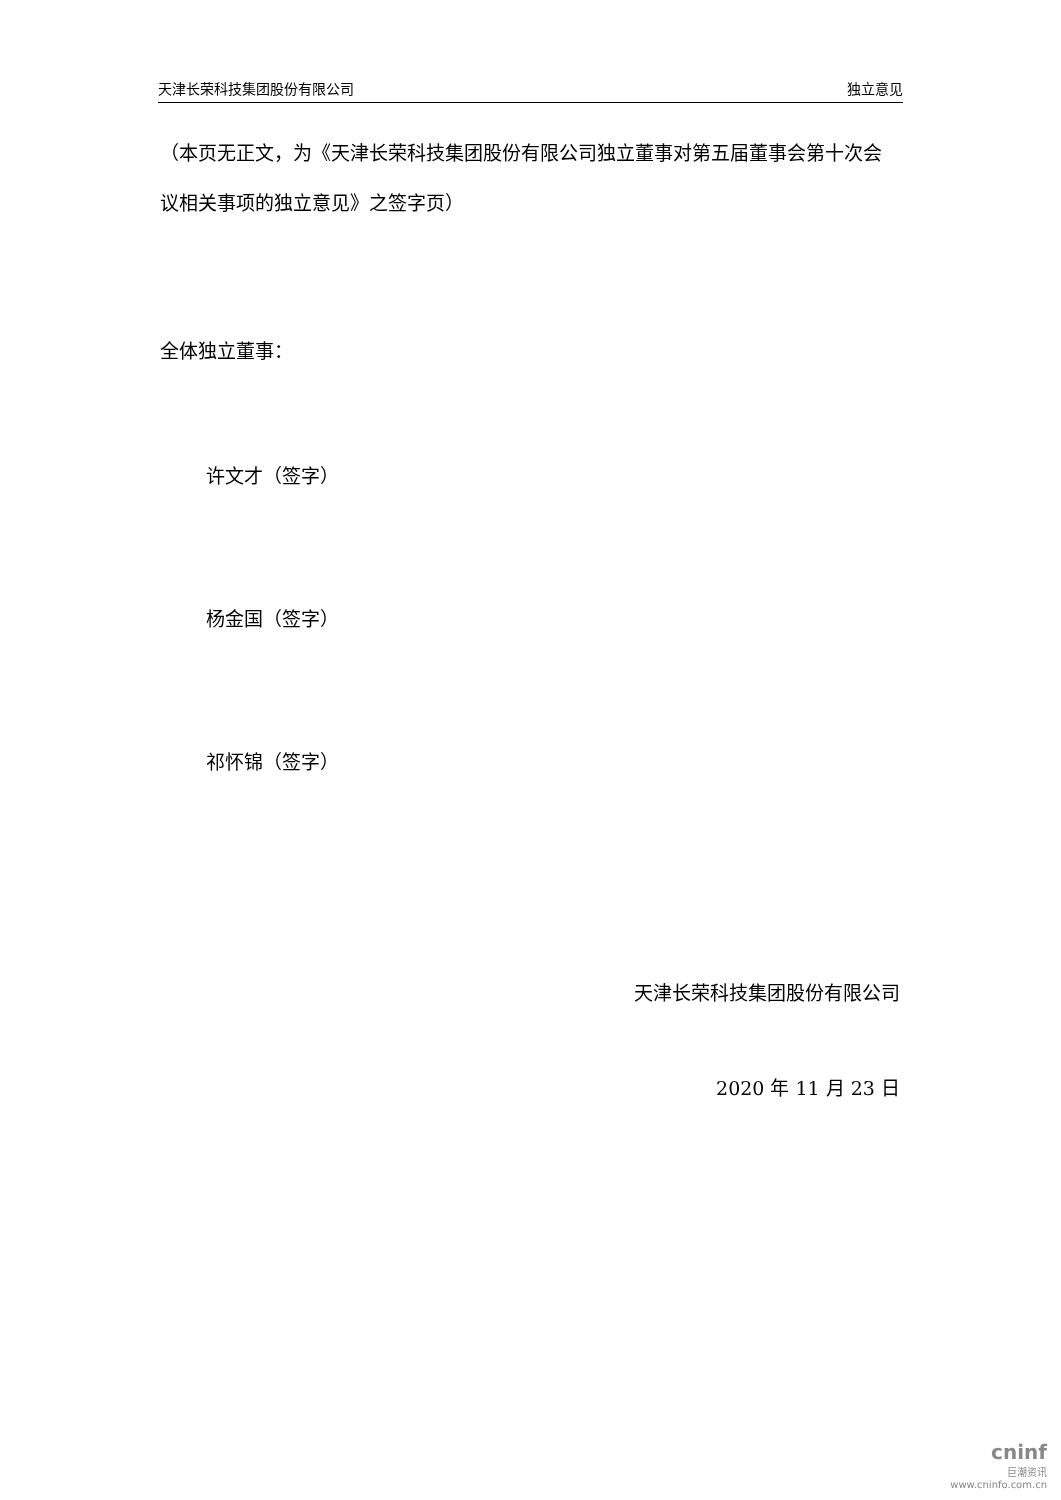天津长荣科技集团股份有限公司 独立意见
（本页无正文，为《天津长荣科技集团股份有限公司独立董事对第五届董事会第十次会议相关事项的独立意见》之签字页）
全体独立董事：
许文才（签字）
杨金国（签字）
祁怀锦（签字）
天津长荣科技集团股份有限公司
2020 年 11 月 23 日
cninf
巨潮资讯
www.cninfo.com.cn